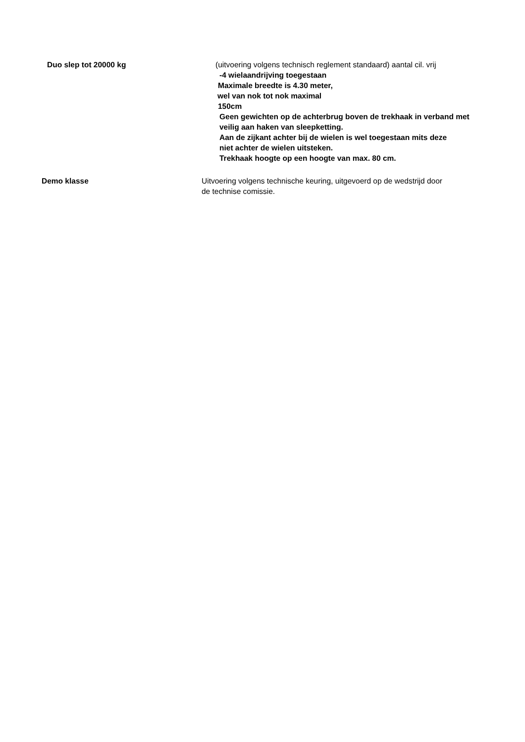Duo slep tot 20000 kg (uitvoering volgens technisch reglement standaard) aantal cil. vrij
-4 wielaandrijving toegestaan
Maximale breedte is 4.30 meter,
wel van nok tot nok maximal
150cm
Geen gewichten op de achterbrug boven de trekhaak in verband met
veilig aan haken van sleepketting.
Aan de zijkant achter bij de wielen is wel toegestaan mits deze
niet achter de wielen uitsteken.
Trekhaak hoogte op een hoogte van max. 80 cm.
Demo klasse Uitvoering volgens technische keuring, uitgevoerd op de wedstrijd door
de technise comissie.